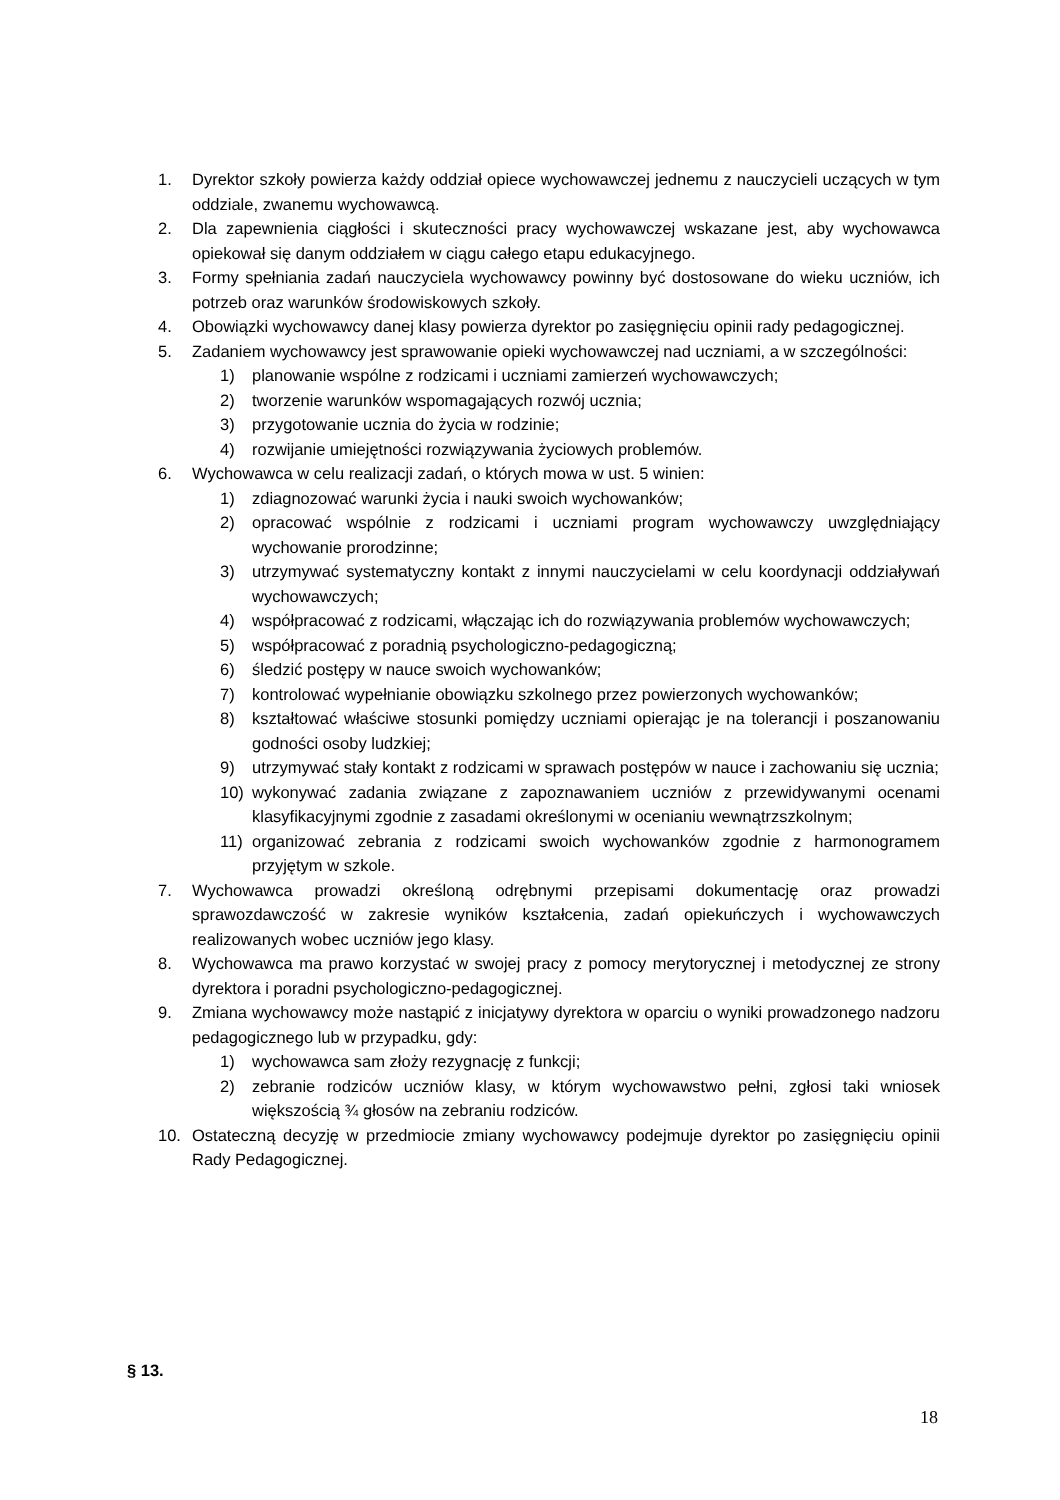1. Dyrektor szkoły powierza każdy oddział opiece wychowawczej jednemu z nauczycieli uczących w tym oddziale, zwanemu wychowawcą.
2. Dla zapewnienia ciągłości i skuteczności pracy wychowawczej wskazane jest, aby wychowawca opiekował się danym oddziałem w ciągu całego etapu edukacyjnego.
3. Formy spełniania zadań nauczyciela wychowawcy powinny być dostosowane do wieku uczniów, ich potrzeb oraz warunków środowiskowych szkoły.
4. Obowiązki wychowawcy danej klasy powierza dyrektor po zasięgnięciu opinii rady pedagogicznej.
5. Zadaniem wychowawcy jest sprawowanie opieki wychowawczej nad uczniami, a w szczególności:
1) planowanie wspólne z rodzicami i uczniami zamierzeń wychowawczych;
2) tworzenie warunków wspomagających rozwój ucznia;
3) przygotowanie ucznia do życia w rodzinie;
4) rozwijanie umiejętności rozwiązywania życiowych problemów.
6. Wychowawca w celu realizacji zadań, o których mowa w ust. 5 winien:
1) zdiagnozować warunki życia i nauki swoich wychowanków;
2) opracować wspólnie z rodzicami i uczniami program wychowawczy uwzględniający wychowanie prorodzinne;
3) utrzymywać systematyczny kontakt z innymi nauczycielami w celu koordynacji oddziaływań wychowawczych;
4) współpracować z rodzicami, włączając ich do rozwiązywania problemów wychowawczych;
5) współpracować z poradnią psychologiczno-pedagogiczną;
6) śledzić postępy w nauce swoich wychowanków;
7) kontrolować wypełnianie obowiązku szkolnego przez powierzonych wychowanków;
8) kształtować właściwe stosunki pomiędzy uczniami opierając je na tolerancji i poszanowaniu godności osoby ludzkiej;
9) utrzymywać stały kontakt z rodzicami w sprawach postępów w nauce i zachowaniu się ucznia;
10) wykonywać zadania związane z zapoznawaniem uczniów z przewidywanymi ocenami klasyfikacyjnymi zgodnie z zasadami określonymi w ocenianiu wewnątrzszkolnym;
11) organizować zebrania z rodzicami swoich wychowanków zgodnie z harmonogramem przyjętym w szkole.
7. Wychowawca prowadzi określoną odrębnymi przepisami dokumentację oraz prowadzi sprawozdawczość w zakresie wyników kształcenia, zadań opiekuńczych i wychowawczych realizowanych wobec uczniów jego klasy.
8. Wychowawca ma prawo korzystać w swojej pracy z pomocy merytorycznej i metodycznej ze strony dyrektora i poradni psychologiczno-pedagogicznej.
9. Zmiana wychowawcy może nastąpić z inicjatywy dyrektora w oparciu o wyniki prowadzonego nadzoru pedagogicznego lub w przypadku, gdy:
1) wychowawca sam złoży rezygnację z funkcji;
2) zebranie rodziców uczniów klasy, w którym wychowawstwo pełni, zgłosi taki wniosek większością ¾ głosów na zebraniu rodziców.
10. Ostateczną decyzję w przedmiocie zmiany wychowawcy podejmuje dyrektor po zasięgnięciu opinii Rady Pedagogicznej.
§ 13.
18